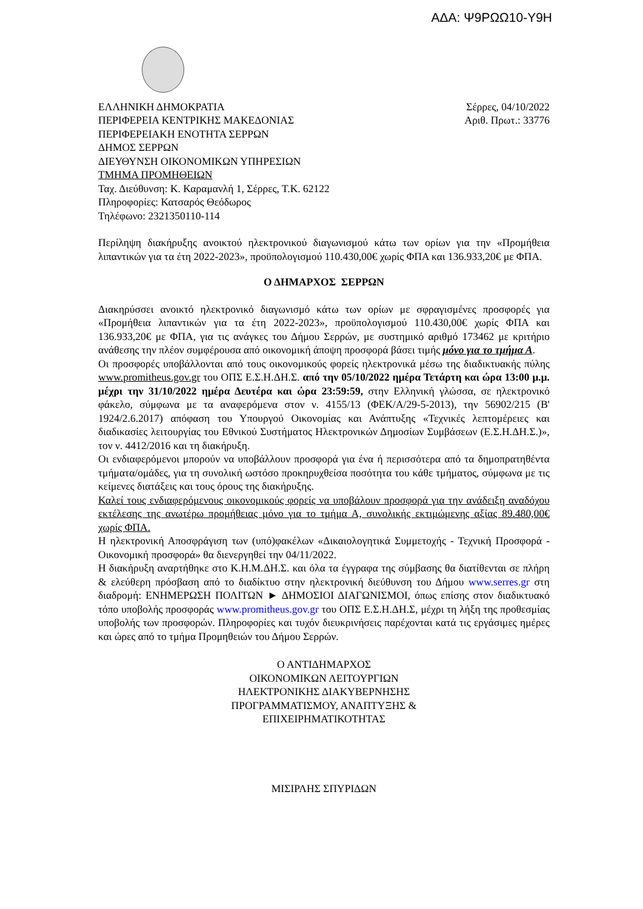ΑΔΑ: Ψ9ΡΩΩ10-Υ9Η
ΕΛΛΗΝΙΚΗ ΔΗΜΟΚΡΑΤΙΑ
ΠΕΡΙΦΕΡΕΙΑ ΚΕΝΤΡΙΚΗΣ ΜΑΚΕΔΟΝΙΑΣ
ΠΕΡΙΦΕΡΕΙΑΚΗ ΕΝΟΤΗΤΑ ΣΕΡΡΩΝ
ΔΗΜΟΣ ΣΕΡΡΩΝ
ΔΙΕΥΘΥΝΣΗ ΟΙΚΟΝΟΜΙΚΩΝ ΥΠΗΡΕΣΙΩΝ
ΤΜΗΜΑ ΠΡΟΜΗΘΕΙΩΝ
Ταχ. Διεύθυνση: Κ. Καραμανλή 1, Σέρρες, Τ.Κ. 62122
Πληροφορίες: Κατσαρός Θεόδωρος
Τηλέφωνο: 2321350110-114
Σέρρες, 04/10/2022
Αριθ. Πρωτ.: 33776
Περίληψη διακήρυξης ανοικτού ηλεκτρονικού διαγωνισμού κάτω των ορίων για την «Προμήθεια λιπαντικών για τα έτη 2022-2023», προϋπολογισμού 110.430,00€ χωρίς ΦΠΑ και 136.933,20€ με ΦΠΑ.
Ο ΔΗΜΑΡΧΟΣ ΣΕΡΡΩΝ
Διακηρύσσει ανοικτό ηλεκτρονικό διαγωνισμό κάτω των ορίων με σφραγισμένες προσφορές για «Προμήθεια λιπαντικών για τα έτη 2022-2023», προϋπολογισμού 110.430,00€ χωρίς ΦΠΑ και 136.933,20€ με ΦΠΑ, για τις ανάγκες του Δήμου Σερρών, με συστημικό αριθμό 173462 με κριτήριο ανάθεσης την πλέον συμφέρουσα από οικονομική άποψη προσφορά βάσει τιμής μόνο για το τμήμα Α.
Οι προσφορές υποβάλλονται από τους οικονομικούς φορείς ηλεκτρονικά μέσω της διαδικτυακής πύλης www.promitheus.gov.gr του ΟΠΣ Ε.Σ.Η.ΔΗ.Σ. από την 05/10/2022 ημέρα Τετάρτη και ώρα 13:00 μ.μ. μέχρι την 31/10/2022 ημέρα Δευτέρα και ώρα 23:59:59, στην Ελληνική γλώσσα, σε ηλεκτρονικό φάκελο, σύμφωνα με τα αναφερόμενα στον ν. 4155/13 (ΦΕΚ/Α/29-5-2013), την 56902/215 (Β' 1924/2.6.2017) απόφαση του Υπουργού Οικονομίας και Ανάπτυξης «Τεχνικές λεπτομέρειες και διαδικασίες λειτουργίας του Εθνικού Συστήματος Ηλεκτρονικών Δημοσίων Συμβάσεων (Ε.Σ.Η.ΔΗ.Σ.)», τον ν. 4412/2016 και τη διακήρυξη.
Οι ενδιαφερόμενοι μπορούν να υποβάλλουν προσφορά για ένα ή περισσότερα από τα δημοπρατηθέντα τμήματα/ομάδες, για τη συνολική ωστόσο προκηρυχθείσα ποσότητα του κάθε τμήματος, σύμφωνα με τις κείμενες διατάξεις και τους όρους της διακήρυξης.
Καλεί τους ενδιαφερόμενους οικονομικούς φορείς να υποβάλουν προσφορά για την ανάδειξη αναδόχου εκτέλεσης της ανωτέρω προμήθειας μόνο για το τμήμα Α, συνολικής εκτιμώμενης αξίας 89.480,00€ χωρίς ΦΠΑ.
Η ηλεκτρονική Αποσφράγιση των (υπό)φακέλων «Δικαιολογητικά Συμμετοχής - Τεχνική Προσφορά - Οικονομική προσφορά» θα διενεργηθεί την 04/11/2022.
Η διακήρυξη αναρτήθηκε στο Κ.Η.Μ.ΔΗ.Σ. και όλα τα έγγραφα της σύμβασης θα διατίθενται σε πλήρη & ελεύθερη πρόσβαση από το διαδίκτυο στην ηλεκτρονική διεύθυνση του Δήμου www.serres.gr στη διαδρομή: ΕΝΗΜΕΡΩΣΗ ΠΟΛΙΤΩΝ ► ΔΗΜΟΣΙΟΙ ΔΙΑΓΩΝΙΣΜΟΙ, όπως επίσης στον διαδικτυακό τόπο υποβολής προσφοράς www.promitheus.gov.gr του ΟΠΣ Ε.Σ.Η.ΔΗ.Σ, μέχρι τη λήξη της προθεσμίας υποβολής των προσφορών. Πληροφορίες και τυχόν διευκρινήσεις παρέχονται κατά τις εργάσιμες ημέρες και ώρες από το τμήμα Προμηθειών του Δήμου Σερρών.
Ο ΑΝΤΙΔΗΜΑΡΧΟΣ
ΟΙΚΟΝΟΜΙΚΩΝ ΛΕΙΤΟΥΡΓΙΩΝ
ΗΛΕΚΤΡΟΝΙΚΗΣ ΔΙΑΚΥΒΕΡΝΗΣΗΣ
ΠΡΟΓΡΑΜΜΑΤΙΣΜΟΥ, ΑΝΑΠΤΥΞΗΣ &
ΕΠΙΧΕΙΡΗΜΑΤΙΚΟΤΗΤΑΣ
ΜΙΣΙΡΛΗΣ ΣΠΥΡΙΔΩΝ